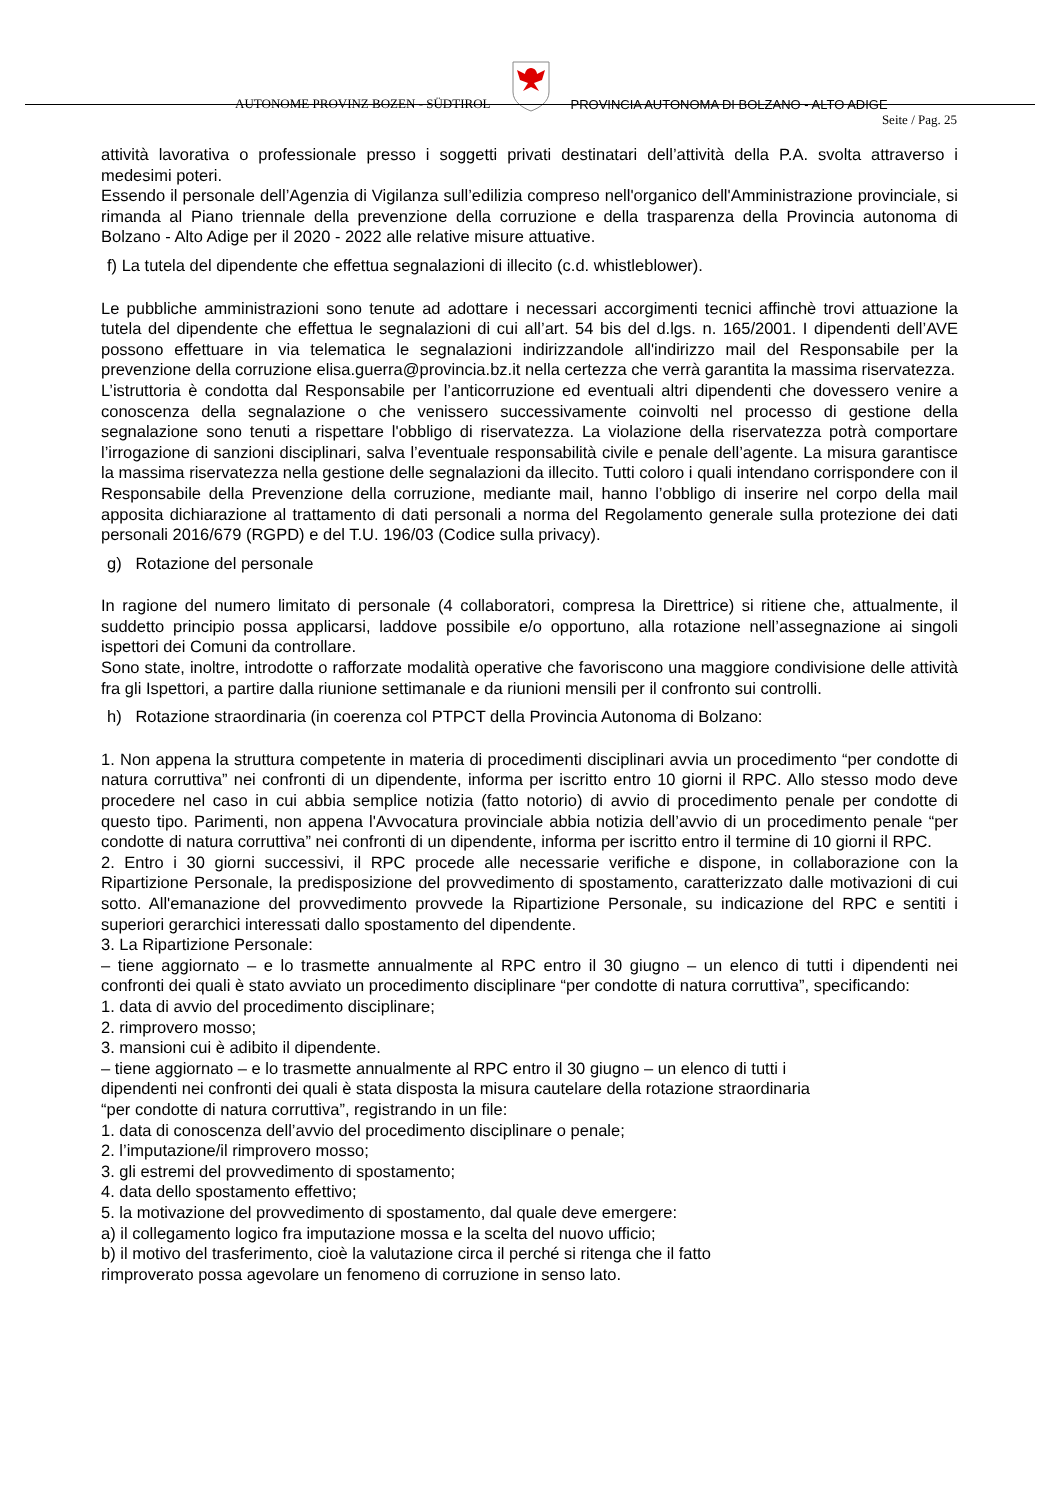AUTONOME PROVINZ BOZEN - SÜDTIROL
PROVINCIA AUTONOMA DI BOLZANO - ALTO ADIGE
Seite / Pag. 25
attività lavorativa o professionale presso i soggetti privati destinatari dell’attività della P.A. svolta attraverso i medesimi poteri.
Essendo il personale dell’Agenzia di Vigilanza sull’edilizia compreso nell'organico dell'Amministrazione provinciale, si rimanda al Piano triennale della prevenzione della corruzione e della trasparenza della Provincia autonoma di Bolzano - Alto Adige per il 2020 - 2022 alle relative misure attuative.
f) La tutela del dipendente che effettua segnalazioni di illecito (c.d. whistleblower).
Le pubbliche amministrazioni sono tenute ad adottare i necessari accorgimenti tecnici affinchè trovi attuazione la tutela del dipendente che effettua le segnalazioni di cui all’art. 54 bis del d.lgs. n. 165/2001. I dipendenti dell’AVE possono effettuare in via telematica le segnalazioni indirizzandole all'indirizzo mail del Responsabile per la prevenzione della corruzione elisa.guerra@provincia.bz.it nella certezza che verrà garantita la massima riservatezza.
L’istruttoria è condotta dal Responsabile per l’anticorruzione ed eventuali altri dipendenti che dovessero venire a conoscenza della segnalazione o che venissero successivamente coinvolti nel processo di gestione della segnalazione sono tenuti a rispettare l'obbligo di riservatezza. La violazione della riservatezza potrà comportare l’irrogazione di sanzioni disciplinari, salva l’eventuale responsabilità civile e penale dell’agente. La misura garantisce la massima riservatezza nella gestione delle segnalazioni da illecito. Tutti coloro i quali intendano corrispondere con il Responsabile della Prevenzione della corruzione, mediante mail, hanno l’obbligo di inserire nel corpo della mail apposita dichiarazione al trattamento di dati personali a norma del Regolamento generale sulla protezione dei dati personali 2016/679 (RGPD) e del T.U. 196/03 (Codice sulla privacy).
g) Rotazione del personale
In ragione del numero limitato di personale (4 collaboratori, compresa la Direttrice) si ritiene che, attualmente, il suddetto principio possa applicarsi, laddove possibile e/o opportuno, alla rotazione nell’assegnazione ai singoli ispettori dei Comuni da controllare.
Sono state, inoltre, introdotte o rafforzate modalità operative che favoriscono una maggiore condivisione delle attività fra gli Ispettori, a partire dalla riunione settimanale e da riunioni mensili per il confronto sui controlli.
h) Rotazione straordinaria (in coerenza col PTPCT della Provincia Autonoma di Bolzano:
1. Non appena la struttura competente in materia di procedimenti disciplinari avvia un procedimento “per condotte di natura corruttiva” nei confronti di un dipendente, informa per iscritto entro 10 giorni il RPC. Allo stesso modo deve procedere nel caso in cui abbia semplice notizia (fatto notorio) di avvio di procedimento penale per condotte di questo tipo. Parimenti, non appena l'Avvocatura provinciale abbia notizia dell’avvio di un procedimento penale “per condotte di natura corruttiva” nei confronti di un dipendente, informa per iscritto entro il termine di 10 giorni il RPC.
2. Entro i 30 giorni successivi, il RPC procede alle necessarie verifiche e dispone, in collaborazione con la Ripartizione Personale, la predisposizione del provvedimento di spostamento, caratterizzato dalle motivazioni di cui sotto. All'emanazione del provvedimento provvede la Ripartizione Personale, su indicazione del RPC e sentiti i superiori gerarchici interessati dallo spostamento del dipendente.
3. La Ripartizione Personale:
– tiene aggiornato – e lo trasmette annualmente al RPC entro il 30 giugno – un elenco di tutti i dipendenti nei confronti dei quali è stato avviato un procedimento disciplinare “per condotte di natura corruttiva”, specificando:
1. data di avvio del procedimento disciplinare;
2. rimprovero mosso;
3. mansioni cui è adibito il dipendente.
– tiene aggiornato – e lo trasmette annualmente al RPC entro il 30 giugno – un elenco di tutti i
dipendenti nei confronti dei quali è stata disposta la misura cautelare della rotazione straordinaria
“per condotte di natura corruttiva”, registrando in un file:
1. data di conoscenza dell’avvio del procedimento disciplinare o penale;
2. l’imputazione/il rimprovero mosso;
3. gli estremi del provvedimento di spostamento;
4. data dello spostamento effettivo;
5. la motivazione del provvedimento di spostamento, dal quale deve emergere:
a) il collegamento logico fra imputazione mossa e la scelta del nuovo ufficio;
b) il motivo del trasferimento, cioè la valutazione circa il perché si ritenga che il fatto
rimproverato possa agevolare un fenomeno di corruzione in senso lato.